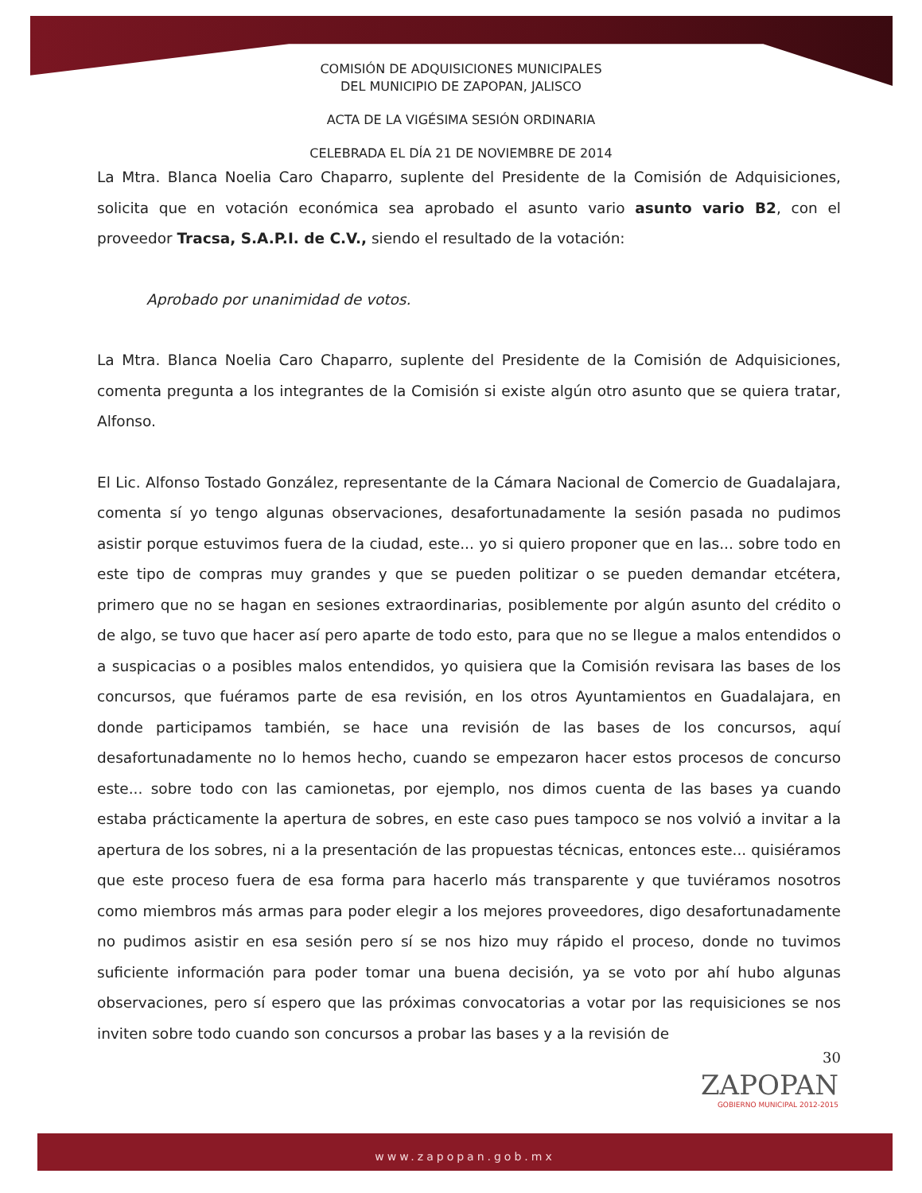COMISIÓN DE ADQUISICIONES MUNICIPALES
DEL MUNICIPIO DE ZAPOPAN, JALISCO
ACTA DE LA VIGÉSIMA SESIÓN ORDINARIA
CELEBRADA EL DÍA 21 DE NOVIEMBRE DE 2014
La Mtra. Blanca Noelia Caro Chaparro, suplente del Presidente de la Comisión de Adquisiciones, solicita que en votación económica sea aprobado el asunto vario asunto vario B2, con el proveedor Tracsa, S.A.P.I. de C.V., siendo el resultado de la votación:
Aprobado por unanimidad de votos.
La Mtra. Blanca Noelia Caro Chaparro, suplente del Presidente de la Comisión de Adquisiciones, comenta pregunta a los integrantes de la Comisión si existe algún otro asunto que se quiera tratar, Alfonso.
El Lic. Alfonso Tostado González, representante de la Cámara Nacional de Comercio de Guadalajara, comenta sí yo tengo algunas observaciones, desafortunadamente la sesión pasada no pudimos asistir porque estuvimos fuera de la ciudad, este... yo si quiero proponer que en las... sobre todo en este tipo de compras muy grandes y que se pueden politizar o se pueden demandar etcétera, primero que no se hagan en sesiones extraordinarias, posiblemente por algún asunto del crédito o de algo, se tuvo que hacer así pero aparte de todo esto, para que no se llegue a malos entendidos o a suspicacias o a posibles malos entendidos, yo quisiera que la Comisión revisara las bases de los concursos, que fuéramos parte de esa revisión, en los otros Ayuntamientos en Guadalajara, en donde participamos también, se hace una revisión de las bases de los concursos, aquí desafortunadamente no lo hemos hecho, cuando se empezaron hacer estos procesos de concurso este... sobre todo con las camionetas, por ejemplo, nos dimos cuenta de las bases ya cuando estaba prácticamente la apertura de sobres, en este caso pues tampoco se nos volvió a invitar a la apertura de los sobres, ni a la presentación de las propuestas técnicas, entonces este... quisiéramos que este proceso fuera de esa forma para hacerlo más transparente y que tuviéramos nosotros como miembros más armas para poder elegir a los mejores proveedores, digo desafortunadamente no pudimos asistir en esa sesión pero sí se nos hizo muy rápido el proceso, donde no tuvimos suficiente información para poder tomar una buena decisión, ya se voto por ahí hubo algunas observaciones, pero sí espero que las próximas convocatorias a votar por las requisiciones se nos inviten sobre todo cuando son concursos a probar las bases y a la revisión de
30
ZAPOPAN
GOBIERNO MUNICIPAL 2012-2015
www.zapopan.gob.mx